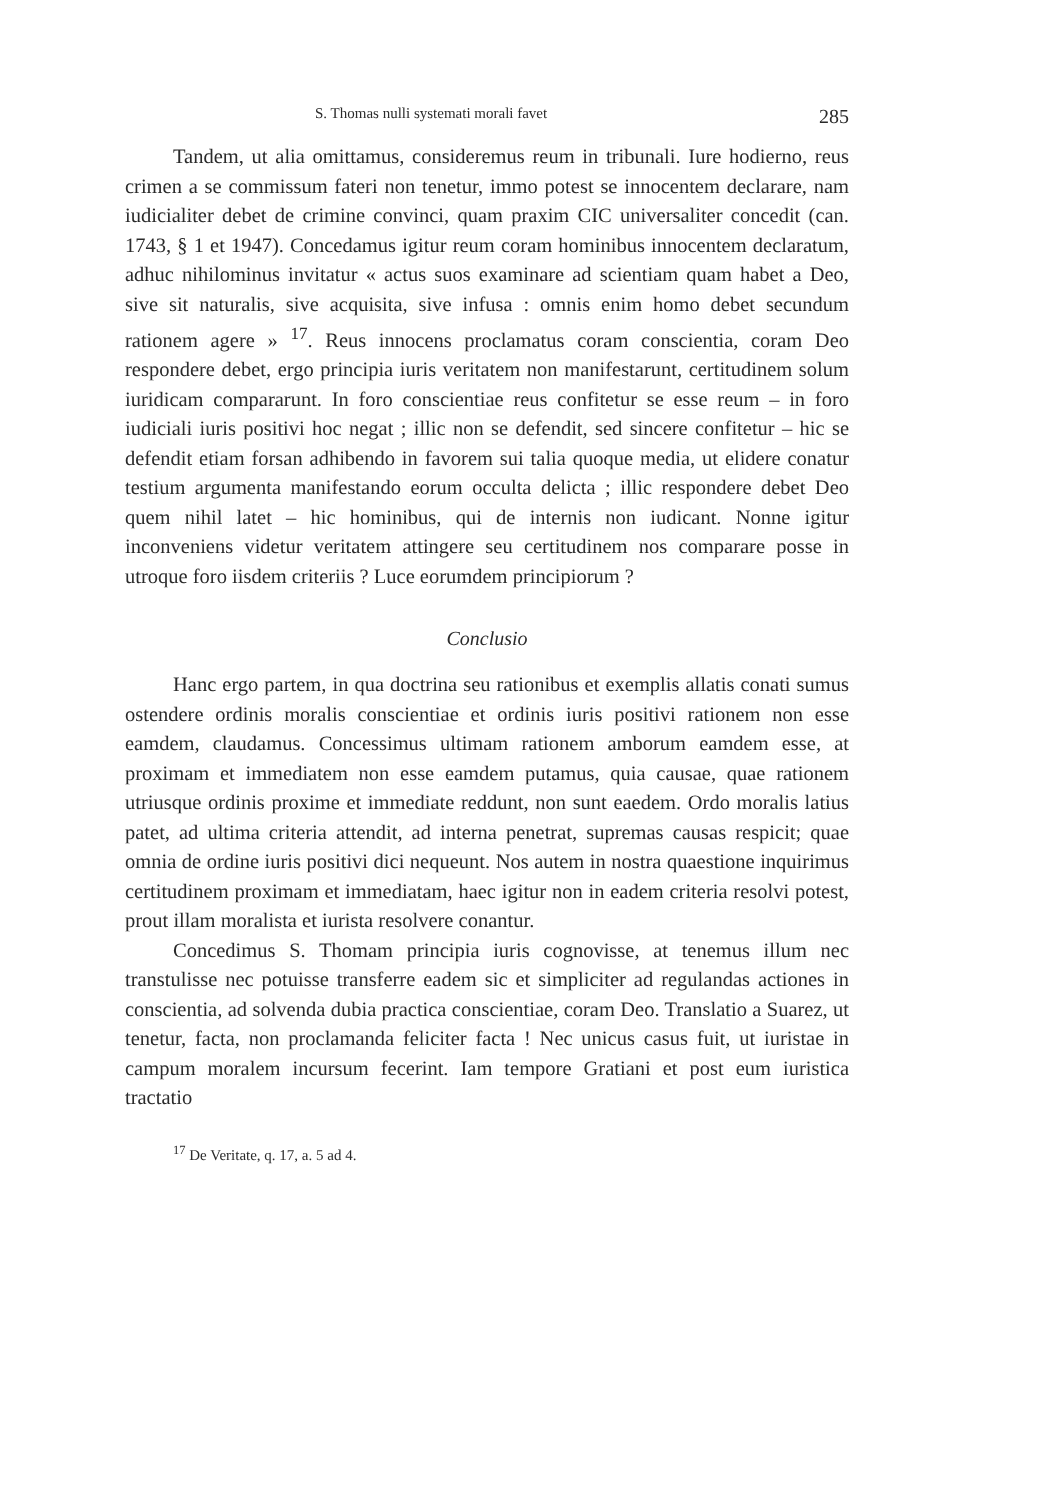S. Thomas nulli systemati morali favet 285
Tandem, ut alia omittamus, consideremus reum in tribunali. Iure hodierno, reus crimen a se commissum fateri non tenetur, immo potest se innocentem declarare, nam iudicialiter debet de crimine convinci, quam praxim CIC universaliter concedit (can. 1743, § 1 et 1947). Concedamus igitur reum coram hominibus innocentem declaratum, adhuc nihilominus invitatur « actus suos examinare ad scientiam quam habet a Deo, sive sit naturalis, sive acquisita, sive infusa : omnis enim homo debet secundum rationem agere » <sup>17</sup>. Reus innocens proclamatus coram conscientia, coram Deo respondere debet, ergo principia iuris veritatem non manifestarunt, certitudinem solum iuridicam compararunt. In foro conscientiae reus confitetur se esse reum – in foro iudiciali iuris positivi hoc negat ; illic non se defendit, sed sincere confitetur – hic se defendit etiam forsan adhibendo in favorem sui talia quoque media, ut elidere conatur testium argumenta manifestando eorum occulta delicta ; illic respondere debet Deo quem nihil latet – hic hominibus, qui de internis non iudicant. Nonne igitur inconveniens videtur veritatem attingere seu certitudinem nos comparare posse in utroque foro iisdem criteriis ? Luce eorumdem principiorum ?
Conclusio
Hanc ergo partem, in qua doctrina seu rationibus et exemplis allatis conati sumus ostendere ordinis moralis conscientiae et ordinis iuris positivi rationem non esse eamdem, claudamus. Concessimus ultimam rationem amborum eamdem esse, at proximam et immediatem non esse eamdem putamus, quia causae, quae rationem utriusque ordinis proxime et immediate reddunt, non sunt eaedem. Ordo moralis latius patet, ad ultima criteria attendit, ad interna penetrat, supremas causas respicit; quae omnia de ordine iuris positivi dici nequeunt. Nos autem in nostra quaestione inquirimus certitudinem proximam et immediatam, haec igitur non in eadem criteria resolvi potest, prout illam moralista et iurista resolvere conantur.
Concedimus S. Thomam principia iuris cognovisse, at tenemus illum nec transtulisse nec potuisse transferre eadem sic et simpliciter ad regulandas actiones in conscientia, ad solvenda dubia practica conscientiae, coram Deo. Translatio a Suarez, ut tenetur, facta, non proclamanda feliciter facta ! Nec unicus casus fuit, ut iuristae in campum moralem incursum fecerint. Iam tempore Gratiani et post eum iuristica tractatio
<sup>17</sup> De Veritate, q. 17, a. 5 ad 4.